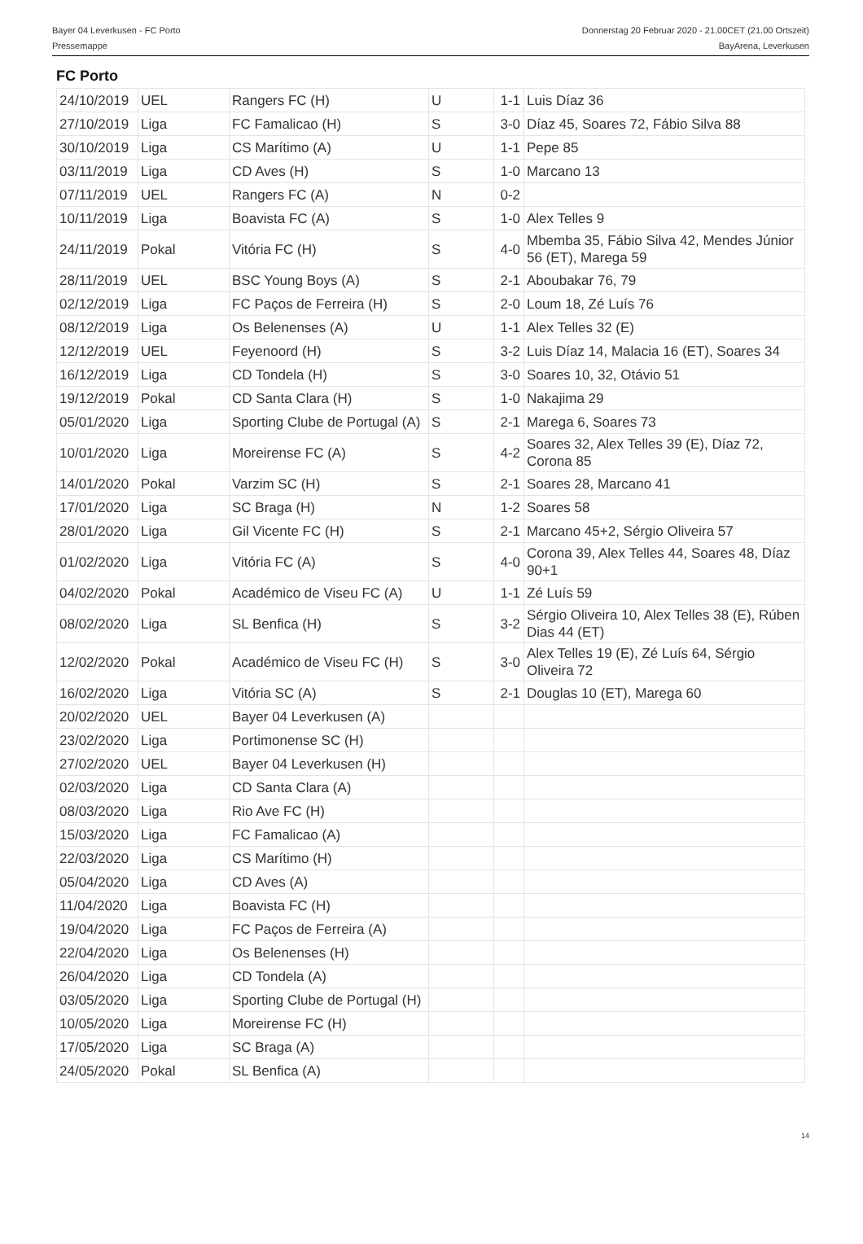Bayer 04 Leverkusen - FC Porto
Pressemappe
Donnerstag 20 Februar 2020 - 21.00CET (21.00 Ortszeit)
BayArena, Leverkusen
FC Porto
| 24/10/2019 | UEL | Rangers FC (H) | U | 1-1 | Luis Díaz 36 |
| 27/10/2019 | Liga | FC Famalicao (H) | S | 3-0 | Díaz 45, Soares 72, Fábio Silva 88 |
| 30/10/2019 | Liga | CS Marítimo (A) | U | 1-1 | Pepe 85 |
| 03/11/2019 | Liga | CD Aves (H) | S | 1-0 | Marcano 13 |
| 07/11/2019 | UEL | Rangers FC (A) | N | 0-2 | |
| 10/11/2019 | Liga | Boavista FC (A) | S | 1-0 | Alex Telles 9 |
| 24/11/2019 | Pokal | Vitória FC (H) | S | 4-0 | Mbemba 35, Fábio Silva 42, Mendes Júnior 56 (ET), Marega 59 |
| 28/11/2019 | UEL | BSC Young Boys (A) | S | 2-1 | Aboubakar 76, 79 |
| 02/12/2019 | Liga | FC Paços de Ferreira (H) | S | 2-0 | Loum 18, Zé Luís 76 |
| 08/12/2019 | Liga | Os Belenenses (A) | U | 1-1 | Alex Telles 32 (E) |
| 12/12/2019 | UEL | Feyenoord (H) | S | 3-2 | Luis Díaz 14, Malacia 16 (ET), Soares 34 |
| 16/12/2019 | Liga | CD Tondela (H) | S | 3-0 | Soares 10, 32, Otávio 51 |
| 19/12/2019 | Pokal | CD Santa Clara (H) | S | 1-0 | Nakajima 29 |
| 05/01/2020 | Liga | Sporting Clube de Portugal (A) | S | 2-1 | Marega 6, Soares 73 |
| 10/01/2020 | Liga | Moreirense FC (A) | S | 4-2 | Soares 32, Alex Telles 39 (E), Díaz 72, Corona 85 |
| 14/01/2020 | Pokal | Varzim SC (H) | S | 2-1 | Soares 28, Marcano 41 |
| 17/01/2020 | Liga | SC Braga (H) | N | 1-2 | Soares 58 |
| 28/01/2020 | Liga | Gil Vicente FC (H) | S | 2-1 | Marcano 45+2, Sérgio Oliveira 57 |
| 01/02/2020 | Liga | Vitória FC (A) | S | 4-0 | Corona 39, Alex Telles 44, Soares 48, Díaz 90+1 |
| 04/02/2020 | Pokal | Académico de Viseu FC (A) | U | 1-1 | Zé Luís 59 |
| 08/02/2020 | Liga | SL Benfica (H) | S | 3-2 | Sérgio Oliveira 10, Alex Telles 38 (E), Rúben Dias 44 (ET) |
| 12/02/2020 | Pokal | Académico de Viseu FC (H) | S | 3-0 | Alex Telles 19 (E), Zé Luís 64, Sérgio Oliveira 72 |
| 16/02/2020 | Liga | Vitória SC (A) | S | 2-1 | Douglas 10 (ET), Marega 60 |
| 20/02/2020 | UEL | Bayer 04 Leverkusen (A) | | | |
| 23/02/2020 | Liga | Portimonense SC (H) | | | |
| 27/02/2020 | UEL | Bayer 04 Leverkusen (H) | | | |
| 02/03/2020 | Liga | CD Santa Clara (A) | | | |
| 08/03/2020 | Liga | Rio Ave FC (H) | | | |
| 15/03/2020 | Liga | FC Famalicao (A) | | | |
| 22/03/2020 | Liga | CS Marítimo (H) | | | |
| 05/04/2020 | Liga | CD Aves (A) | | | |
| 11/04/2020 | Liga | Boavista FC (H) | | | |
| 19/04/2020 | Liga | FC Paços de Ferreira (A) | | | |
| 22/04/2020 | Liga | Os Belenenses (H) | | | |
| 26/04/2020 | Liga | CD Tondela (A) | | | |
| 03/05/2020 | Liga | Sporting Clube de Portugal (H) | | | |
| 10/05/2020 | Liga | Moreirense FC (H) | | | |
| 17/05/2020 | Liga | SC Braga (A) | | | |
| 24/05/2020 | Pokal | SL Benfica (A) | | | |
14